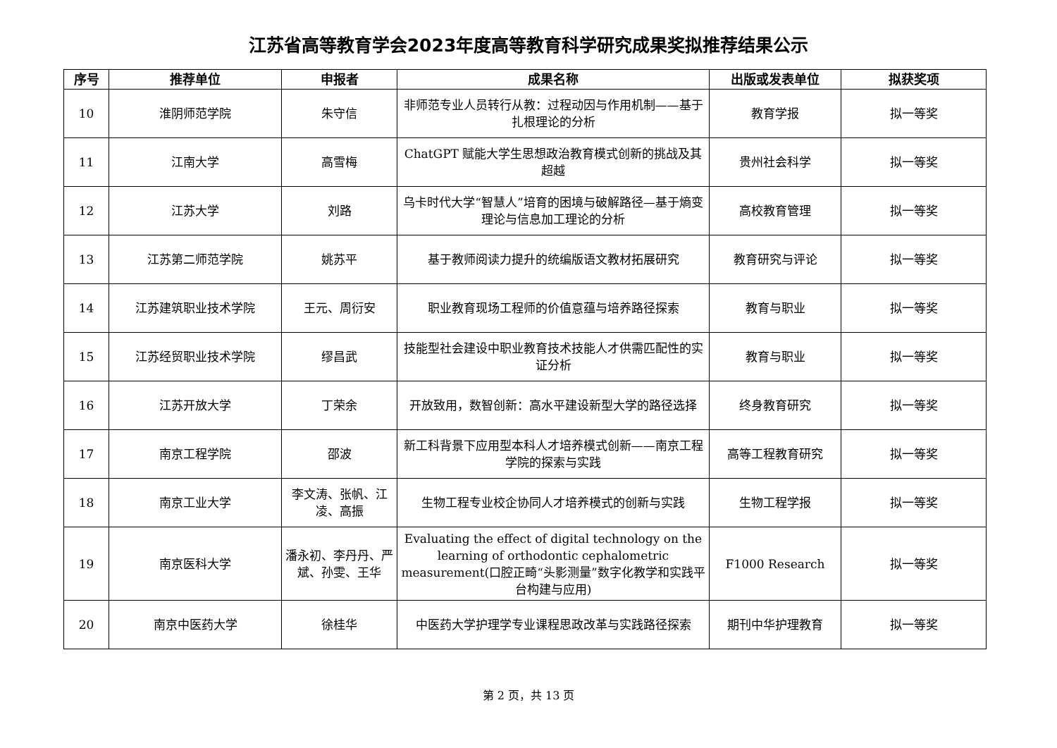江苏省高等教育学会2023年度高等教育科学研究成果奖拟推荐结果公示
| 序号 | 推荐单位 | 申报者 | 成果名称 | 出版或发表单位 | 拟获奖项 |
| --- | --- | --- | --- | --- | --- |
| 10 | 淮阴师范学院 | 朱守信 | 非师范专业人员转行从教：过程动因与作用机制——基于扎根理论的分析 | 教育学报 | 拟一等奖 |
| 11 | 江南大学 | 高雪梅 | ChatGPT 赋能大学生思想政治教育模式创新的挑战及其超越 | 贵州社会科学 | 拟一等奖 |
| 12 | 江苏大学 | 刘路 | 乌卡时代大学“智慧人”培育的困境与破解路径—基于熵变理论与信息加工理论的分析 | 高校教育管理 | 拟一等奖 |
| 13 | 江苏第二师范学院 | 姚苏平 | 基于教师阅读力提升的统编版语文教材拓展研究 | 教育研究与评论 | 拟一等奖 |
| 14 | 江苏建筑职业技术学院 | 王元、周衍安 | 职业教育现场工程师的价值意蕴与培养路径探索 | 教育与职业 | 拟一等奖 |
| 15 | 江苏经贸职业技术学院 | 缪昌武 | 技能型社会建设中职业教育技术技能人才供需匹配性的实证分析 | 教育与职业 | 拟一等奖 |
| 16 | 江苏开放大学 | 丁荣余 | 开放致用，数智创新：高水平建设新型大学的路径选择 | 终身教育研究 | 拟一等奖 |
| 17 | 南京工程学院 | 邵波 | 新工科背景下应用型本科人才培养模式创新——南京工程学院的探索与实践 | 高等工程教育研究 | 拟一等奖 |
| 18 | 南京工业大学 | 李文涛、张帆、江凌、高振 | 生物工程专业校企协同人才培养模式的创新与实践 | 生物工程学报 | 拟一等奖 |
| 19 | 南京医科大学 | 潘永初、李丹丹、严斌、孙雯、王华 | Evaluating the effect of digital technology on the learning of orthodontic cephalometric measurement(口腔正畸“头影测量”数字化教学和实践平台构建与应用) | F1000 Research | 拟一等奖 |
| 20 | 南京中医药大学 | 徐桂华 | 中医药大学护理学专业课程思政改革与实践路径探索 | 期刊中华护理教育 | 拟一等奖 |
第 2 页，共 13 页